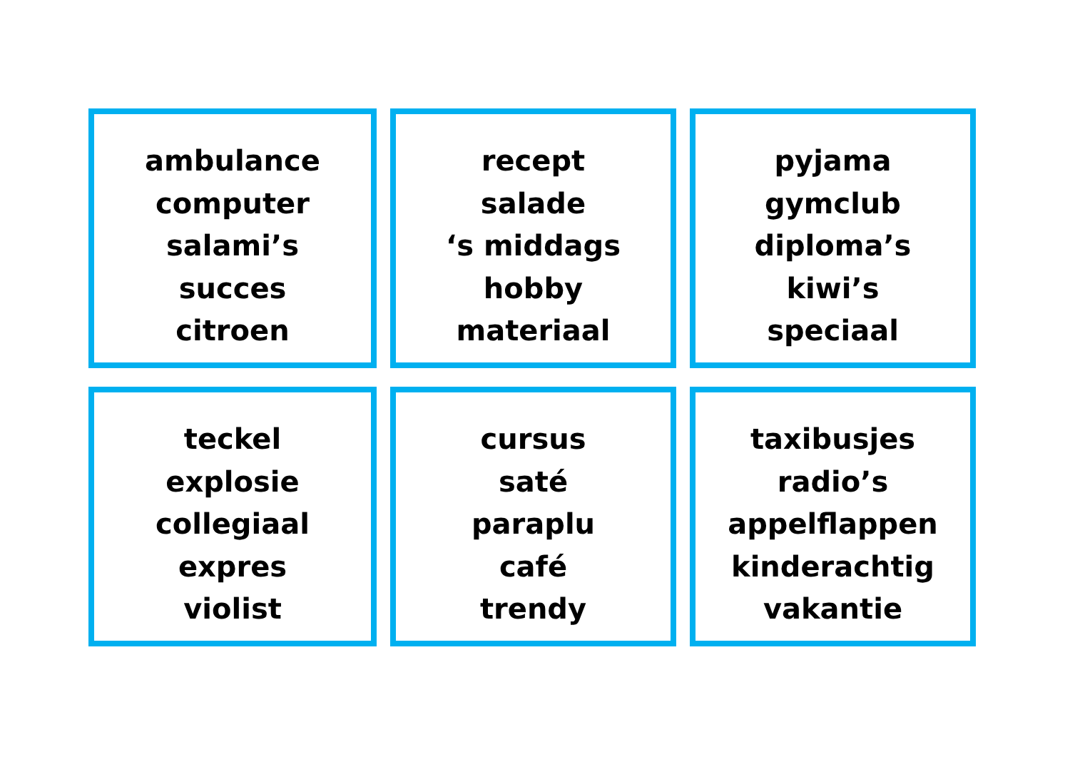ambulance
computer
salami’s
succes
citroen
recept
salade
‘s middags
hobby
materiaal
pyjama
gymclub
diploma’s
kiwi’s
speciaal
teckel
explosie
collegiaal
expres
violist
cursus
saté
paraplu
café
trendy
taxibusjes
radio’s
appelflappen
kinderachtig
vakantie